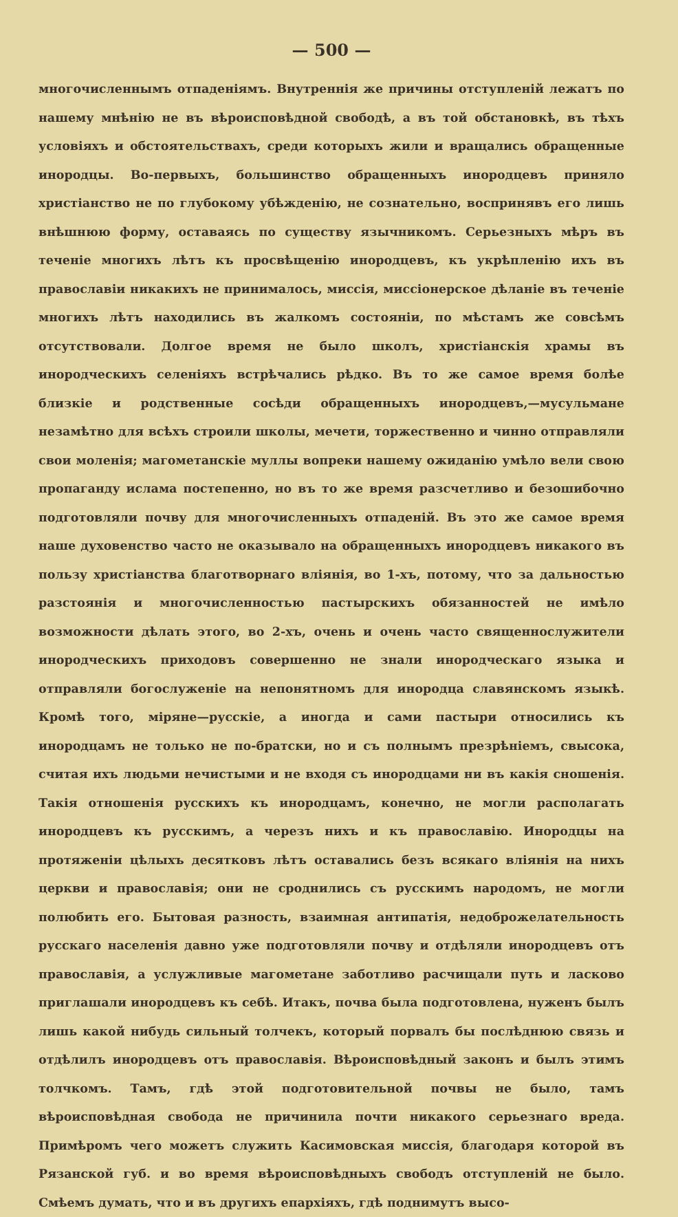— 500 —
многочисленнымъ отпаденіямъ. Внутреннія же причины отступленій лежатъ по нашему мнѣнію не въ вѣроисповѣдной свободѣ, а въ той обстановкѣ, въ тѣхъ условіяхъ и обстоятельствахъ, среди которыхъ жили и вращались обращенные инородцы. Во-первыхъ, большинство обращенныхъ инородцевъ приняло христіанство не по глубокому убѣжденію, не сознательно, воспринявъ его лишь внѣшнюю форму, оставаясь по существу язычникомъ. Серьезныхъ мѣръ въ теченіе многихъ лѣтъ къ просвѣщенію инородцевъ, къ укрѣпленію ихъ въ православіи никакихъ не принималось, миссія, миссіонерское дѣланіе въ теченіе многихъ лѣтъ находились въ жалкомъ состояніи, по мѣстамъ же совсѣмъ отсутствовали. Долгое время не было школъ, христіанскія храмы въ инородческихъ селеніяхъ встрѣчались рѣдко. Въ то же самое время болѣе близкіе и родственные сосѣди обращенныхъ инородцевъ,—мусульмане незамѣтно для всѣхъ строили школы, мечети, торжественно и чинно отправляли свои моленія; магометанскіе муллы вопреки нашему ожиданію умѣло вели свою пропаганду ислама постепенно, но въ то же время разсчетливо и безошибочно подготовляли почву для многочисленныхъ отпаденій. Въ это же самое время наше духовенство часто не оказывало на обращенныхъ инородцевъ никакого въ пользу христіанства благотворнаго вліянія, во 1-хъ, потому, что за дальностью разстоянія и многочисленностью пастырскихъ обязанностей не имѣло возможности дѣлать этого, во 2-хъ, очень и очень часто священнослужители инородческихъ приходовъ совершенно не знали инородческаго языка и отправляли богослуженіе на непонятномъ для инородца славянскомъ языкѣ. Кромѣ того, міряне—русскіе, а иногда и сами пастыри относились къ инородцамъ не только не по-братски, но и съ полнымъ презрѣніемъ, свысока, считая ихъ людьми нечистыми и не входя съ инородцами ни въ какія сношенія. Такія отношенія русскихъ къ инородцамъ, конечно, не могли располагать инородцевъ къ русскимъ, а черезъ нихъ и къ православію. Инородцы на протяженіи цѣлыхъ десятковъ лѣтъ оставались безъ всякаго вліянія на нихъ церкви и православія; они не сроднились съ русскимъ народомъ, не могли полюбить его. Бытовая разность, взаимная антипатія, недоброжелательность русскаго населенія давно уже подготовляли почву и отдѣляли инородцевъ отъ православія, а услужливые магометане заботливо расчищали путь и ласково приглашали инородцевъ къ себѣ. Итакъ, почва была подготовлена, нуженъ былъ лишь какой нибудь сильный толчекъ, который порвалъ бы послѣднюю связь и отдѣлилъ инородцевъ отъ православія. Вѣроисповѣдный законъ и былъ этимъ толчкомъ. Тамъ, гдѣ этой подготовительной почвы не было, тамъ вѣроисповѣдная свобода не причинила почти никакого серьезнаго вреда. Примѣромъ чего можетъ служить Касимовская миссія, благодаря которой въ Рязанской губ. и во время вѣроисповѣдныхъ свободъ отступленій не было. Смѣемъ думать, что и въ другихъ епархіяхъ, гдѣ поднимутъ высо-